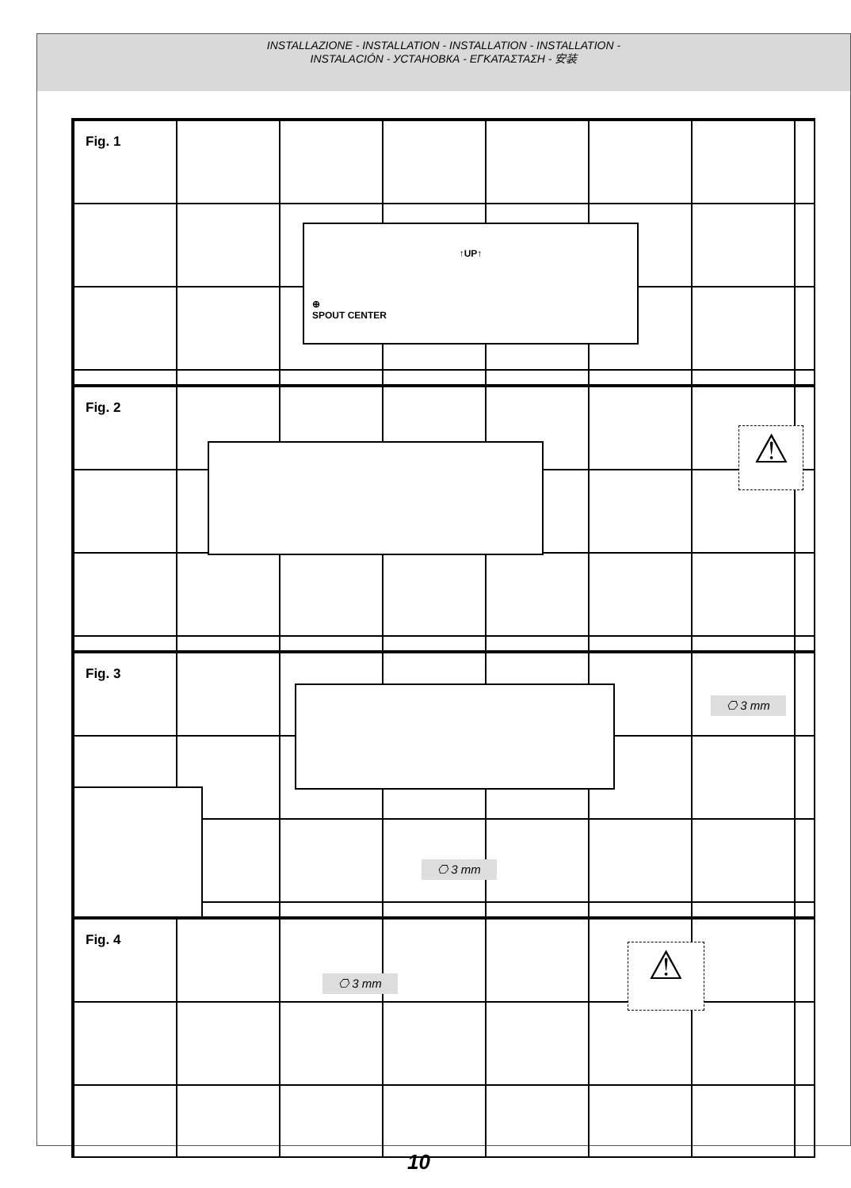INSTALLAZIONE - INSTALLATION - INSTALLATION - INSTALLATION -
INSTALACIÓN - УСТАНОВКА - ΕΓΚΑΤΑΣΤΑΣΗ - 安装
Fig. 1
↑UP↑
⊕
SPOUT CENTER
Fig. 2
⚠
Fig. 3
⎔ 3 mm
⎔ 3 mm
Fig. 4
⎔ 3 mm ⚠
10